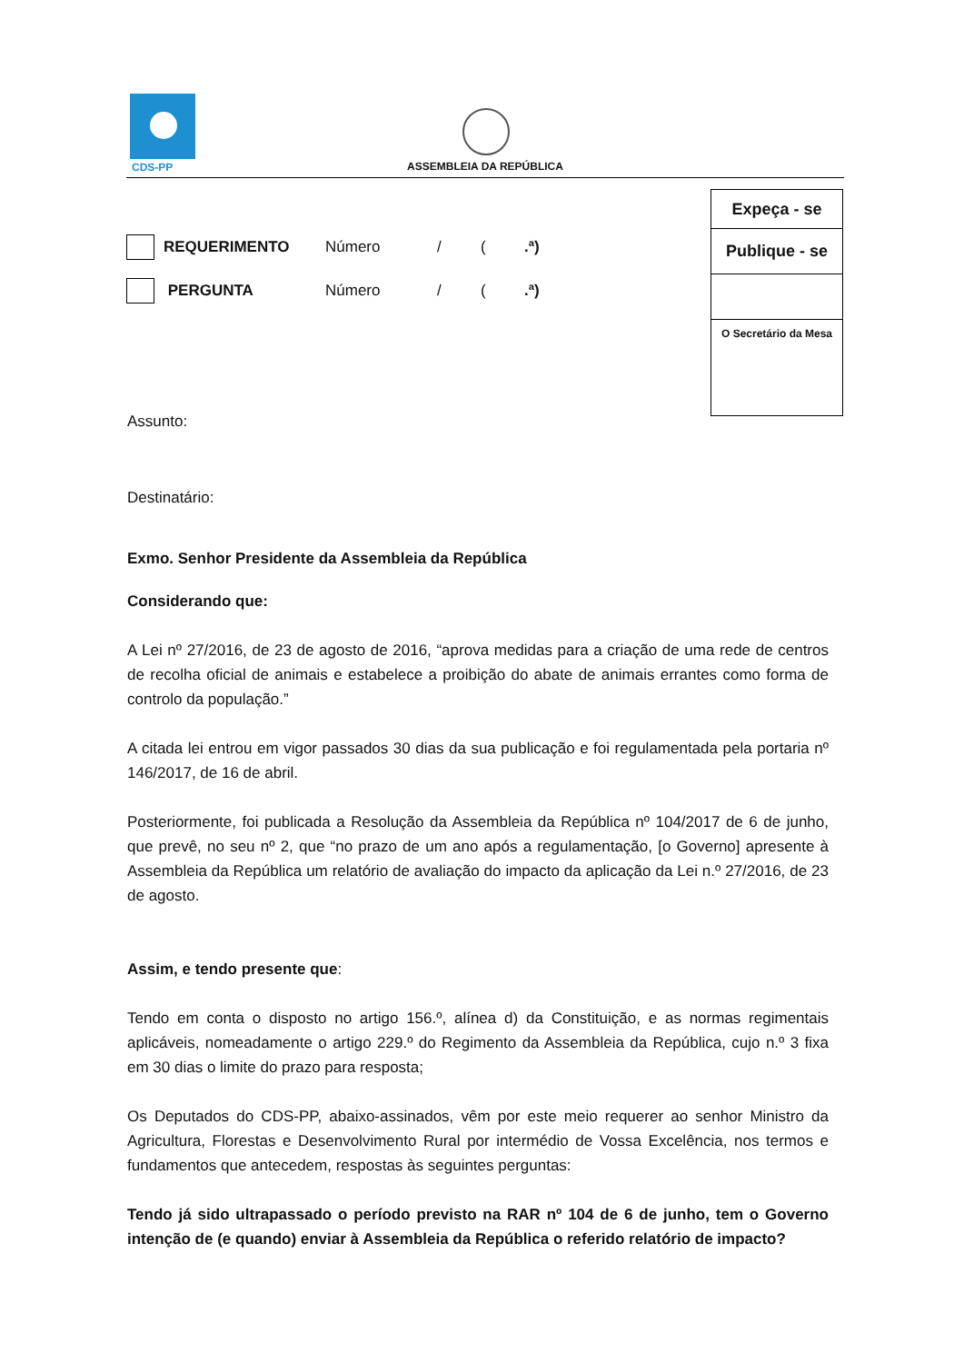CDS-PP
ASSEMBLEIA DA REPÚBLICA
| Expeça - se |
| Publique - se |
| O Secretário da Mesa |
REQUERIMENTO Número / (.ª)
PERGUNTA Número / (.ª)
Assunto:
Destinatário:
Exmo. Senhor Presidente da Assembleia da República
Considerando que:
A Lei nº 27/2016, de 23 de agosto de 2016, “aprova medidas para a criação de uma rede de centros de recolha oficial de animais e estabelece a proibição do abate de animais errantes como forma de controlo da população.”
A citada lei entrou em vigor passados 30 dias da sua publicação e foi regulamentada pela portaria nº 146/2017, de 16 de abril.
Posteriormente, foi publicada a Resolução da Assembleia da República nº 104/2017 de 6 de junho, que prevê, no seu nº 2, que “no prazo de um ano após a regulamentação, [o Governo] apresente à Assembleia da República um relatório de avaliação do impacto da aplicação da Lei n.º 27/2016, de 23 de agosto.
Assim, e tendo presente que:
Tendo em conta o disposto no artigo 156.º, alínea d) da Constituição, e as normas regimentais aplicáveis, nomeadamente o artigo 229.º do Regimento da Assembleia da República, cujo n.º 3 fixa em 30 dias o limite do prazo para resposta;
Os Deputados do CDS-PP, abaixo-assinados, vêm por este meio requerer ao senhor Ministro da Agricultura, Florestas e Desenvolvimento Rural por intermédio de Vossa Excelência, nos termos e fundamentos que antecedem, respostas às seguintes perguntas:
Tendo já sido ultrapassado o período previsto na RAR nº 104 de 6 de junho, tem o Governo intenção de (e quando) enviar à Assembleia da República o referido relatório de impacto?